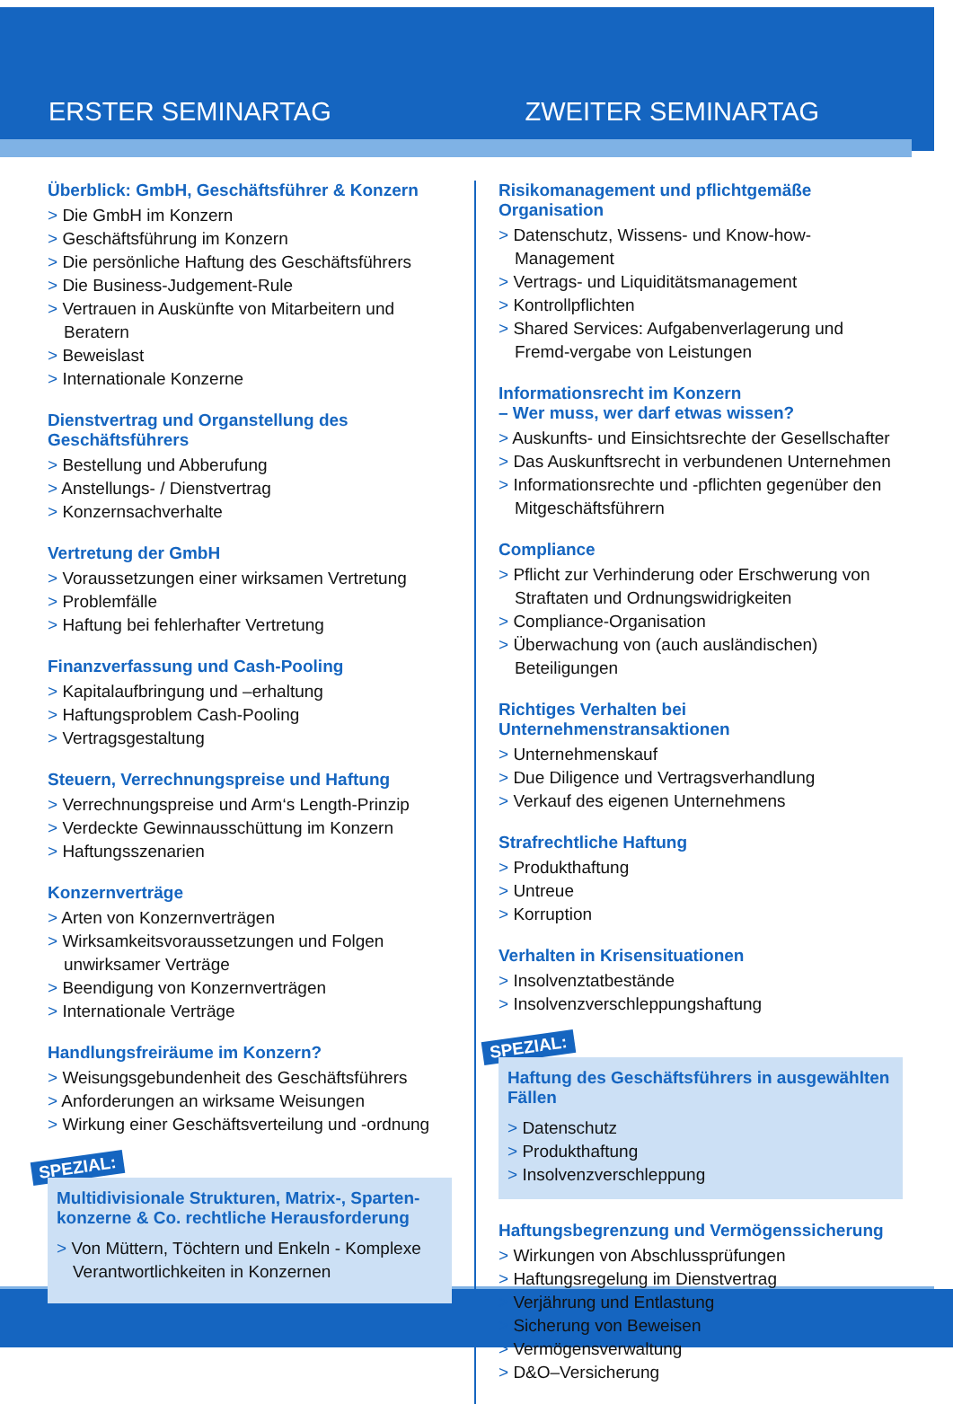ERSTER SEMINARTAG ZWEITER SEMINARTAG
Überblick: GmbH, Geschäftsführer & Konzern
Die GmbH im Konzern
Geschäftsführung im Konzern
Die persönliche Haftung des Geschäftsführers
Die Business-Judgement-Rule
Vertrauen in Auskünfte von Mitarbeitern und Beratern
Beweislast
Internationale Konzerne
Dienstvertrag und Organstellung des Geschäftsführers
Bestellung und Abberufung
Anstellungs- / Dienstvertrag
Konzernsachverhalte
Vertretung der GmbH
Voraussetzungen einer wirksamen Vertretung
Problemfälle
Haftung bei fehlerhafter Vertretung
Finanzverfassung und Cash-Pooling
Kapitalaufbringung und –erhaltung
Haftungsproblem Cash-Pooling
Vertragsgestaltung
Steuern, Verrechnungspreise und Haftung
Verrechnungspreise und Arm‘s Length-Prinzip
Verdeckte Gewinnausschüttung im Konzern
Haftungsszenarien
Konzernverträge
Arten von Konzernverträgen
Wirksamkeitsvoraussetzungen und Folgen unwirksamer Verträge
Beendigung von Konzernverträgen
Internationale Verträge
Handlungsfreiräume im Konzern?
Weisungsgebundenheit des Geschäftsführers
Anforderungen an wirksame Weisungen
Wirkung einer Geschäftsverteilung und -ordnung
SPEZIAL:
Multidivisionale Strukturen, Matrix-, Sparten-konzerne & Co. rechtliche Herausforderung
Von Müttern, Töchtern und Enkeln - Komplexe Verantwortlichkeiten in Konzernen
Risikomanagement und pflichtgemäße Organisation
Datenschutz, Wissens- und Know-how-Management
Vertrags- und Liquiditätsmanagement
Kontrollpflichten
Shared Services: Aufgabenverlagerung und Fremd-vergabe von Leistungen
Informationsrecht im Konzern
– Wer muss, wer darf etwas wissen?
Auskunfts- und Einsichtsrechte der Gesellschafter
Das Auskunftsrecht in verbundenen Unternehmen
Informationsrechte und -pflichten gegenüber den Mitgeschäftsführern
Compliance
Pflicht zur Verhinderung oder Erschwerung von Straftaten und Ordnungswidrigkeiten
Compliance-Organisation
Überwachung von (auch ausländischen) Beteiligungen
Richtiges Verhalten bei Unternehmenstransaktionen
Unternehmenskauf
Due Diligence und Vertragsverhandlung
Verkauf des eigenen Unternehmens
Strafrechtliche Haftung
Produkthaftung
Untreue
Korruption
Verhalten in Krisensituationen
Insolvenztatbestände
Insolvenzverschleppungshaftung
SPEZIAL:
Haftung des Geschäftsführers in ausgewählten Fällen
Datenschutz
Produkthaftung
Insolvenzverschleppung
Haftungsbegrenzung und Vermögenssicherung
Wirkungen von Abschlussprüfungen
Haftungsregelung im Dienstvertrag
Verjährung und Entlastung
Sicherung von Beweisen
Vermögensverwaltung
D&O–Versicherung